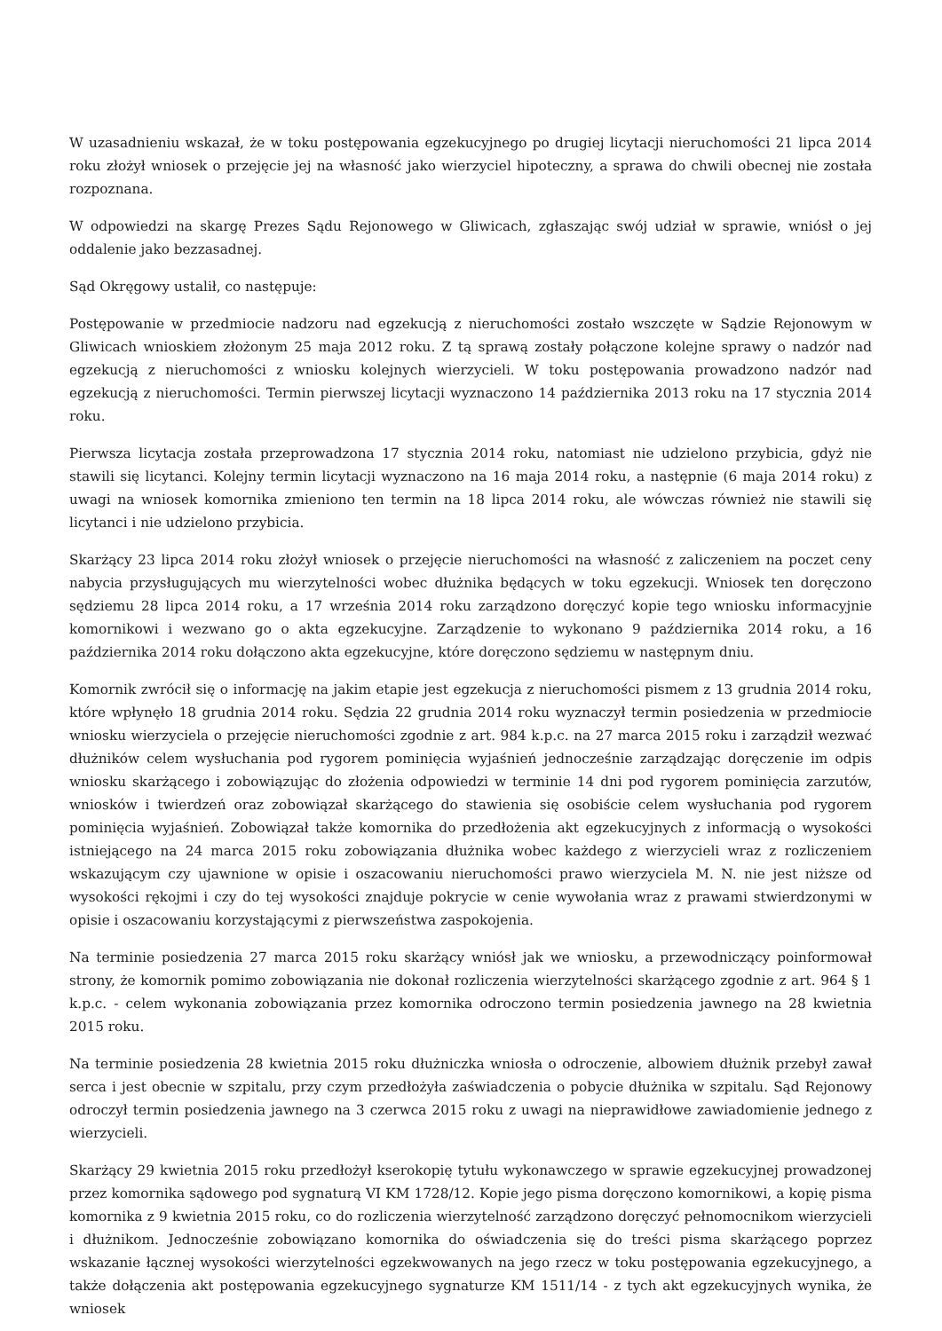W uzasadnieniu wskazał, że w toku postępowania egzekucyjnego po drugiej licytacji nieruchomości 21 lipca 2014 roku złożył wniosek o przejęcie jej na własność jako wierzyciel hipoteczny, a sprawa do chwili obecnej nie została rozpoznana.
W odpowiedzi na skargę Prezes Sądu Rejonowego w Gliwicach, zgłaszając swój udział w sprawie, wniósł o jej oddalenie jako bezzasadnej.
Sąd Okręgowy ustalił, co następuje:
Postępowanie w przedmiocie nadzoru nad egzekucją z nieruchomości zostało wszczęte w Sądzie Rejonowym w Gliwicach wnioskiem złożonym 25 maja 2012 roku. Z tą sprawą zostały połączone kolejne sprawy o nadzór nad egzekucją z nieruchomości z wniosku kolejnych wierzycieli. W toku postępowania prowadzono nadzór nad egzekucją z nieruchomości. Termin pierwszej licytacji wyznaczono 14 października 2013 roku na 17 stycznia 2014 roku.
Pierwsza licytacja została przeprowadzona 17 stycznia 2014 roku, natomiast nie udzielono przybicia, gdyż nie stawili się licytanci. Kolejny termin licytacji wyznaczono na 16 maja 2014 roku, a następnie (6 maja 2014 roku) z uwagi na wniosek komornika zmieniono ten termin na 18 lipca 2014 roku, ale wówczas również nie stawili się licytanci i nie udzielono przybicia.
Skarżący 23 lipca 2014 roku złożył wniosek o przejęcie nieruchomości na własność z zaliczeniem na poczet ceny nabycia przysługujących mu wierzytelności wobec dłużnika będących w toku egzekucji. Wniosek ten doręczono sędziemu 28 lipca 2014 roku, a 17 września 2014 roku zarządzono doręczyć kopie tego wniosku informacyjnie komornikowi i wezwano go o akta egzekucyjne. Zarządzenie to wykonano 9 października 2014 roku, a 16 października 2014 roku dołączono akta egzekucyjne, które doręczono sędziemu w następnym dniu.
Komornik zwrócił się o informację na jakim etapie jest egzekucja z nieruchomości pismem z 13 grudnia 2014 roku, które wpłynęło 18 grudnia 2014 roku. Sędzia 22 grudnia 2014 roku wyznaczył termin posiedzenia w przedmiocie wniosku wierzyciela o przejęcie nieruchomości zgodnie z art. 984 k.p.c. na 27 marca 2015 roku i zarządził wezwać dłużników celem wysłuchania pod rygorem pominięcia wyjaśnień jednocześnie zarządzając doręczenie im odpis wniosku skarżącego i zobowiązując do złożenia odpowiedzi w terminie 14 dni pod rygorem pominięcia zarzutów, wniosków i twierdzeń oraz zobowiązał skarżącego do stawienia się osobiście celem wysłuchania pod rygorem pominięcia wyjaśnień. Zobowiązał także komornika do przedłożenia akt egzekucyjnych z informacją o wysokości istniejącego na 24 marca 2015 roku zobowiązania dłużnika wobec każdego z wierzycieli wraz z rozliczeniem wskazującym czy ujawnione w opisie i oszacowaniu nieruchomości prawo wierzyciela M. N. nie jest niższe od wysokości rękojmi i czy do tej wysokości znajduje pokrycie w cenie wywołania wraz z prawami stwierdzonymi w opisie i oszacowaniu korzystającymi z pierwszeństwa zaspokojenia.
Na terminie posiedzenia 27 marca 2015 roku skarżący wniósł jak we wniosku, a przewodniczący poinformował strony, że komornik pomimo zobowiązania nie dokonał rozliczenia wierzytelności skarżącego zgodnie z art. 964 § 1 k.p.c. - celem wykonania zobowiązania przez komornika odroczono termin posiedzenia jawnego na 28 kwietnia 2015 roku.
Na terminie posiedzenia 28 kwietnia 2015 roku dłużniczka wniosła o odroczenie, albowiem dłużnik przebył zawał serca i jest obecnie w szpitalu, przy czym przedłożyła zaświadczenia o pobycie dłużnika w szpitalu. Sąd Rejonowy odroczył termin posiedzenia jawnego na 3 czerwca 2015 roku z uwagi na nieprawidłowe zawiadomienie jednego z wierzycieli.
Skarżący 29 kwietnia 2015 roku przedłożył kserokopię tytułu wykonawczego w sprawie egzekucyjnej prowadzonej przez komornika sądowego pod sygnaturą VI KM 1728/12. Kopie jego pisma doręczono komornikowi, a kopię pisma komornika z 9 kwietnia 2015 roku, co do rozliczenia wierzytelność zarządzono doręczyć pełnomocnikom wierzycieli i dłużnikom. Jednocześnie zobowiązano komornika do oświadczenia się do treści pisma skarżącego poprzez wskazanie łącznej wysokości wierzytelności egzekwowanych na jego rzecz w toku postępowania egzekucyjnego, a także dołączenia akt postępowania egzekucyjnego sygnaturze KM 1511/14 - z tych akt egzekucyjnych wynika, że wniosek